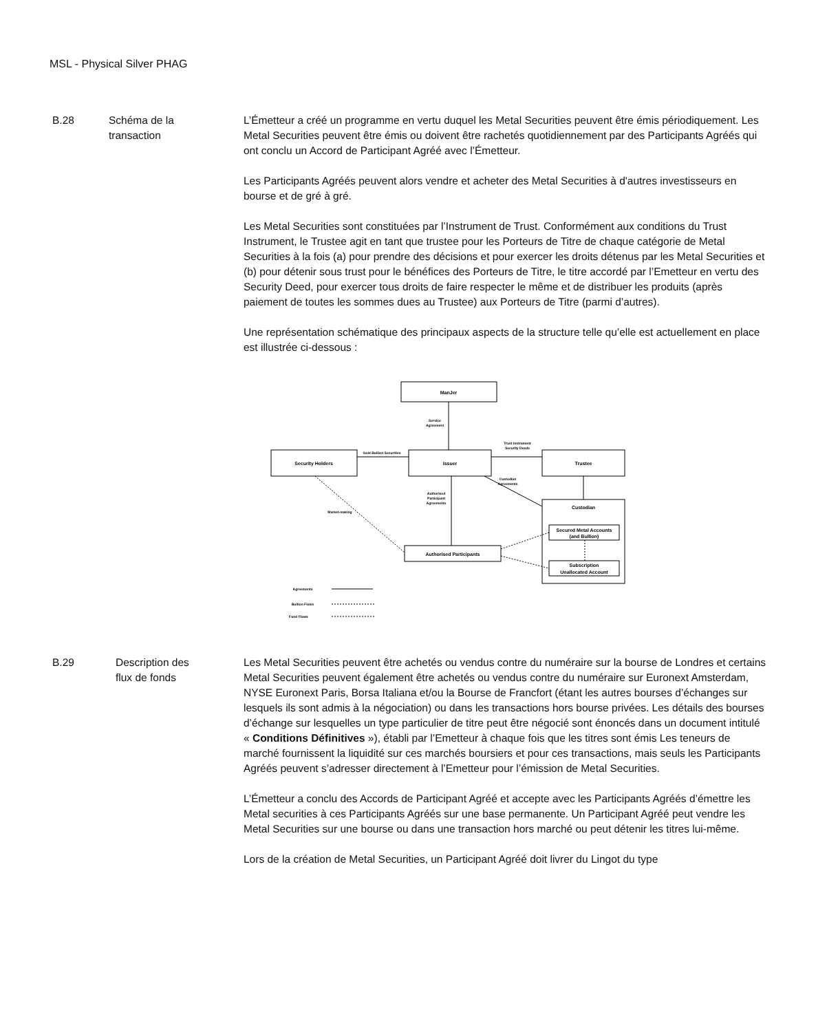MSL - Physical Silver PHAG
B.28 Schéma de la
transaction
L’Émetteur a créé un programme en vertu duquel les Metal Securities peuvent être émis périodiquement. Les Metal Securities peuvent être émis ou doivent être rachetés quotidiennement par des Participants Agréés qui ont conclu un Accord de Participant Agréé avec l’Émetteur.
Les Participants Agréés peuvent alors vendre et acheter des Metal Securities à d'autres investisseurs en bourse et de gré à gré.
Les Metal Securities sont constituées par l’Instrument de Trust. Conformément aux conditions du Trust Instrument, le Trustee agit en tant que trustee pour les Porteurs de Titre de chaque catégorie de Metal Securities à la fois (a) pour prendre des décisions et pour exercer les droits détenus par les Metal Securities et (b) pour détenir sous trust pour le bénéfices des Porteurs de Titre, le titre accordé par l’Emetteur en vertu des Security Deed, pour exercer tous droits de faire respecter le même et de distribuer les produits (après paiement de toutes les sommes dues au Trustee) aux Porteurs de Titre (parmi d’autres).
Une représentation schématique des principaux aspects de la structure telle qu’elle est actuellement en place est illustrée ci-dessous :
ManJer
Security Holders
Issuer
Trustee
Custodian
Secured Metal Accounts
(and Bullion)
Subscription
Unallocated Account
Authorised Participants
Service
Agreement
Gold Bullion Securities
Trust Instrument
Security Deeds
Custodian
Agreements
Authorised
Participant
Agreements
Market-making
Agreements
Bullion Flows
Fund Flows
B.29 Description des
flux de fonds
Les Metal Securities peuvent être achetés ou vendus contre du numéraire sur la bourse de Londres et certains Metal Securities peuvent également être achetés ou vendus contre du numéraire sur Euronext Amsterdam, NYSE Euronext Paris, Borsa Italiana et/ou la Bourse de Francfort (étant les autres bourses d’échanges sur lesquels ils sont admis à la négociation) ou dans les transactions hors bourse privées. Les détails des bourses d’échange sur lesquelles un type particulier de titre peut être négocié sont énoncés dans un document intitulé « Conditions Définitives »), établi par l’Emetteur à chaque fois que les titres sont émis Les teneurs de marché fournissent la liquidité sur ces marchés boursiers et pour ces transactions, mais seuls les Participants Agréés peuvent s’adresser directement à l’Emetteur pour l’émission de Metal Securities.
L’Émetteur a conclu des Accords de Participant Agréé et accepte avec les Participants Agréés d’émettre les Metal securities à ces Participants Agréés sur une base permanente. Un Participant Agréé peut vendre les Metal Securities sur une bourse ou dans une transaction hors marché ou peut détenir les titres lui-même.
Lors de la création de Metal Securities, un Participant Agréé doit livrer du Lingot du type